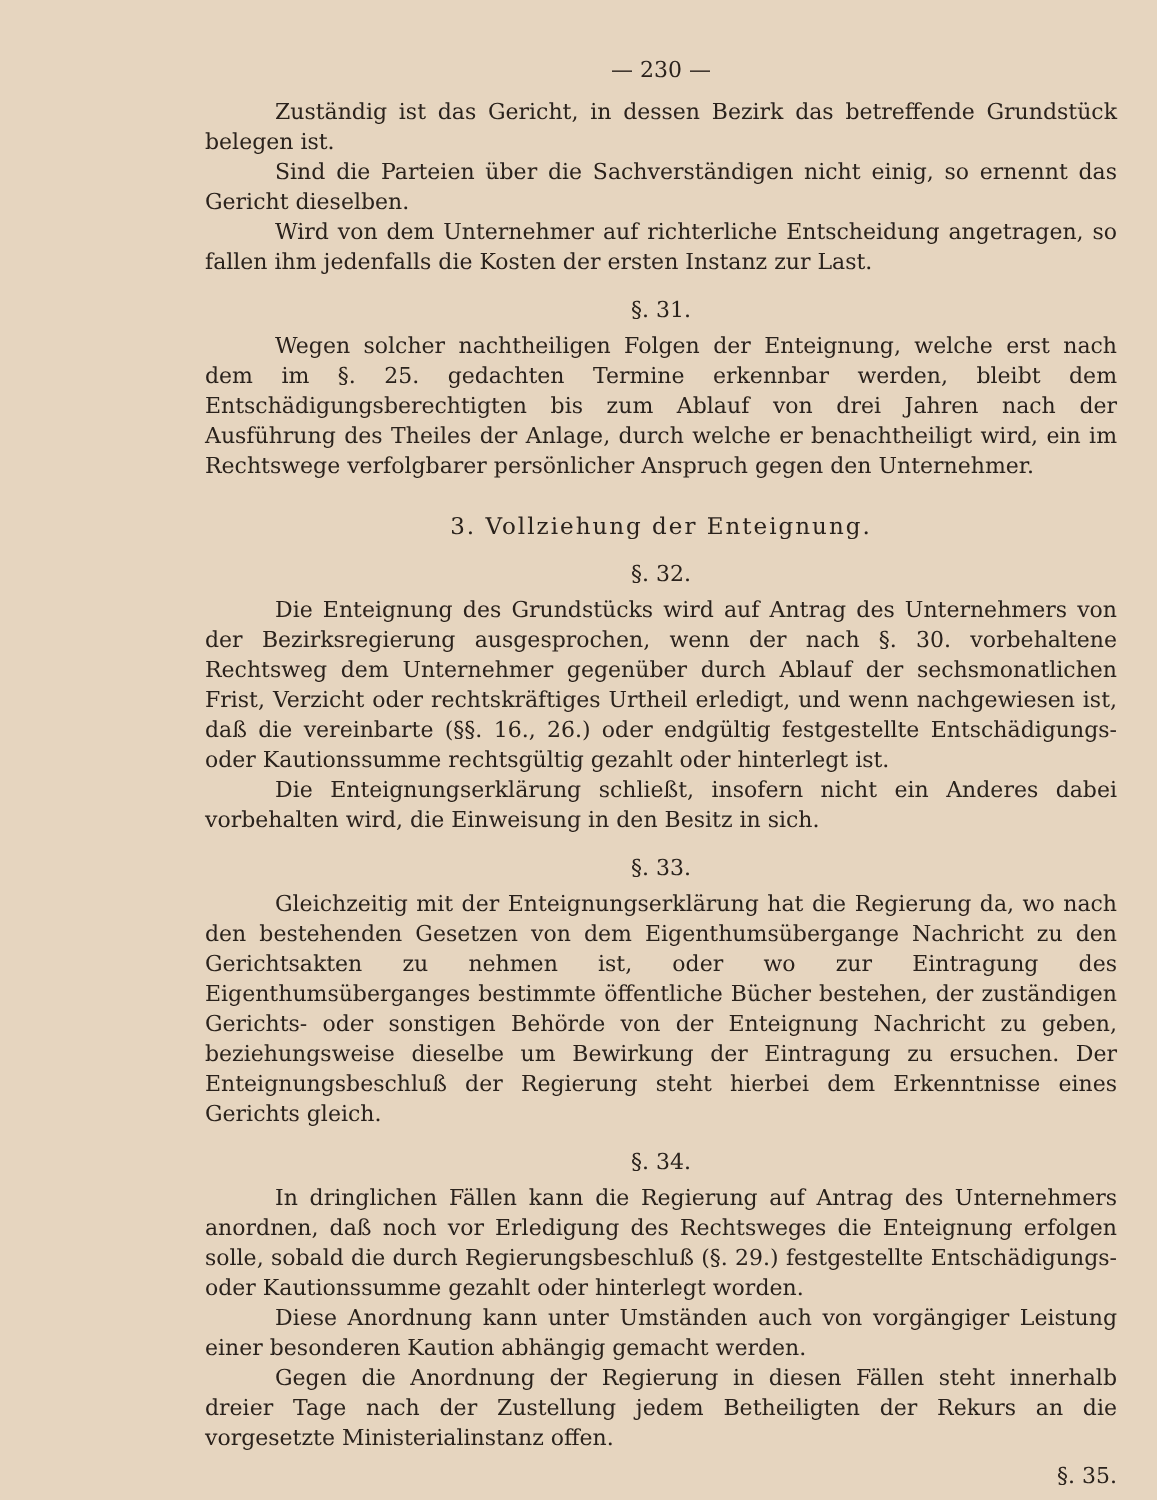— 230 —
Zuständig ist das Gericht, in dessen Bezirk das betreffende Grundstück belegen ist.
Sind die Parteien über die Sachverständigen nicht einig, so ernennt das Gericht dieselben.
Wird von dem Unternehmer auf richterliche Entscheidung angetragen, so fallen ihm jedenfalls die Kosten der ersten Instanz zur Last.
§. 31.
Wegen solcher nachtheiligen Folgen der Enteignung, welche erst nach dem im §. 25. gedachten Termine erkennbar werden, bleibt dem Entschädigungsberechtigten bis zum Ablauf von drei Jahren nach der Ausführung des Theiles der Anlage, durch welche er benachtheiligt wird, ein im Rechtswege verfolgbarer persönlicher Anspruch gegen den Unternehmer.
3. Vollziehung der Enteignung.
§. 32.
Die Enteignung des Grundstücks wird auf Antrag des Unternehmers von der Bezirksregierung ausgesprochen, wenn der nach §. 30. vorbehaltene Rechtsweg dem Unternehmer gegenüber durch Ablauf der sechsmonatlichen Frist, Verzicht oder rechtskräftiges Urtheil erledigt, und wenn nachgewiesen ist, daß die vereinbarte (§§. 16., 26.) oder endgültig festgestellte Entschädigungs- oder Kautionssumme rechtsgültig gezahlt oder hinterlegt ist.
Die Enteignungserklärung schließt, insofern nicht ein Anderes dabei vorbehalten wird, die Einweisung in den Besitz in sich.
§. 33.
Gleichzeitig mit der Enteignungserklärung hat die Regierung da, wo nach den bestehenden Gesetzen von dem Eigenthumsübergange Nachricht zu den Gerichtsakten zu nehmen ist, oder wo zur Eintragung des Eigenthumsüberganges bestimmte öffentliche Bücher bestehen, der zuständigen Gerichts- oder sonstigen Behörde von der Enteignung Nachricht zu geben, beziehungsweise dieselbe um Bewirkung der Eintragung zu ersuchen. Der Enteignungsbeschluß der Regierung steht hierbei dem Erkenntnisse eines Gerichts gleich.
§. 34.
In dringlichen Fällen kann die Regierung auf Antrag des Unternehmers anordnen, daß noch vor Erledigung des Rechtsweges die Enteignung erfolgen solle, sobald die durch Regierungsbeschluß (§. 29.) festgestellte Entschädigungs- oder Kautionssumme gezahlt oder hinterlegt worden.
Diese Anordnung kann unter Umständen auch von vorgängiger Leistung einer besonderen Kaution abhängig gemacht werden.
Gegen die Anordnung der Regierung in diesen Fällen steht innerhalb dreier Tage nach der Zustellung jedem Betheiligten der Rekurs an die vorgesetzte Ministerialinstanz offen.
§. 35.